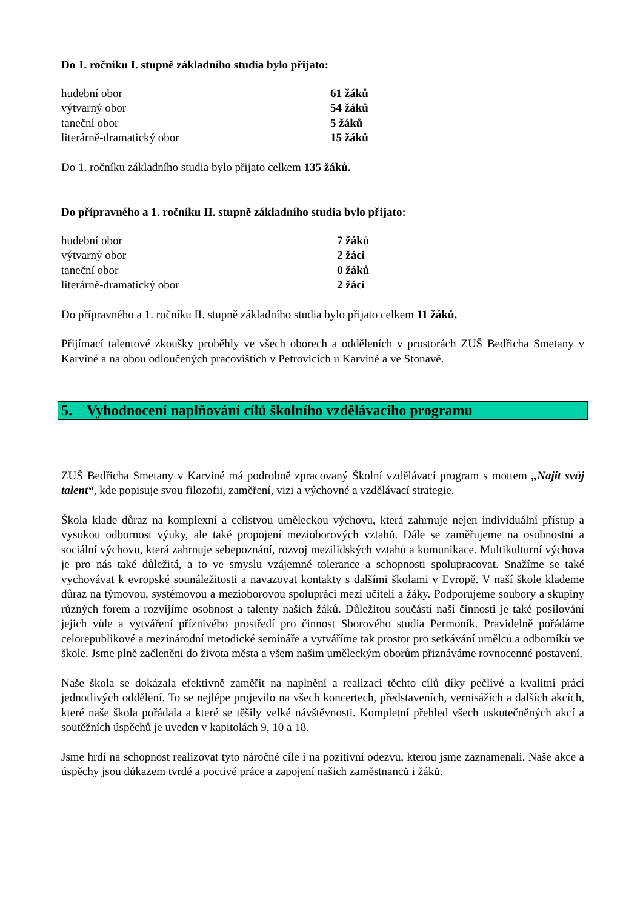Do 1. ročníku I. stupně základního studia bylo přijato:
| hudební obor | 61 žáků |
| výtvarný obor | 54 žáků |
| taneční obor | 5 žáků |
| literárně-dramatický obor | 15 žáků |
Do 1. ročníku základního studia bylo přijato celkem 135 žáků.
Do přípravného a 1. ročníku II. stupně základního studia bylo přijato:
| hudební obor | 7 žáků |
| výtvarný obor | 2 žáci |
| taneční obor | 0 žáků |
| literárně-dramatický obor | 2 žáci |
Do přípravného a 1. ročníku II. stupně základního studia bylo přijato celkem 11 žáků.
Přijímací talentové zkoušky proběhly ve všech oborech a odděleních v prostorách ZUŠ Bedřicha Smetany v Karviné a na obou odloučených pracovištích v Petrovicích u Karviné a ve Stonavě.
5. Vyhodnocení naplňování cílů školního vzdělávacího programu
ZUŠ Bedřicha Smetany v Karviné má podrobně zpracovaný Školní vzdělávací program s mottem „Najít svůj talent“, kde popisuje svou filozofii, zaměření, vizi a výchovné a vzdělávací strategie.
Škola klade důraz na komplexní a celistvou uměleckou výchovu, která zahrnuje nejen individuální přístup a vysokou odbornost výuky, ale také propojení mezioborových vztahů. Dále se zaměřujeme na osobnostní a sociální výchovu, která zahrnuje sebepoznání, rozvoj mezilidských vztahů a komunikace. Multikulturní výchova je pro nás také důležitá, a to ve smyslu vzájemné tolerance a schopnosti spolupracovat. Snažíme se také vychovávat k evropské sounáležitosti a navazovat kontakty s dalšími školami v Evropě. V naší škole klademe důraz na týmovou, systémovou a mezioborovou spolupráci mezi učiteli a žáky. Podporujeme soubory a skupiny různých forem a rozvíjíme osobnost a talenty našich žáků. Důležitou součástí naší činnosti je také posilování jejich vůle a vytváření příznivého prostředí pro činnost Sborového studia Permoník. Pravidelně pořádáme celorepublikové a mezinárodní metodické semináře a vytváříme tak prostor pro setkávání umělců a odborníků ve škole. Jsme plně začleněni do života města a všem našim uměleckým oborům přiznáváme rovnocenné postavení.
Naše škola se dokázala efektivně zaměřit na naplnění a realizaci těchto cílů díky pečlivé a kvalitní práci jednotlivých oddělení. To se nejlépe projevilo na všech koncertech, představeních, vernisážích a dalších akcích, které naše škola pořádala a které se těšily velké návštěvnosti. Kompletní přehled všech uskutečněných akcí a soutěžních úspěchů je uveden v kapitolách 9, 10 a 18.
Jsme hrdí na schopnost realizovat tyto náročné cíle i na pozitivní odezvu, kterou jsme zaznamenali. Naše akce a úspěchy jsou důkazem tvrdé a poctivé práce a zapojení našich zaměstnanců i žáků.